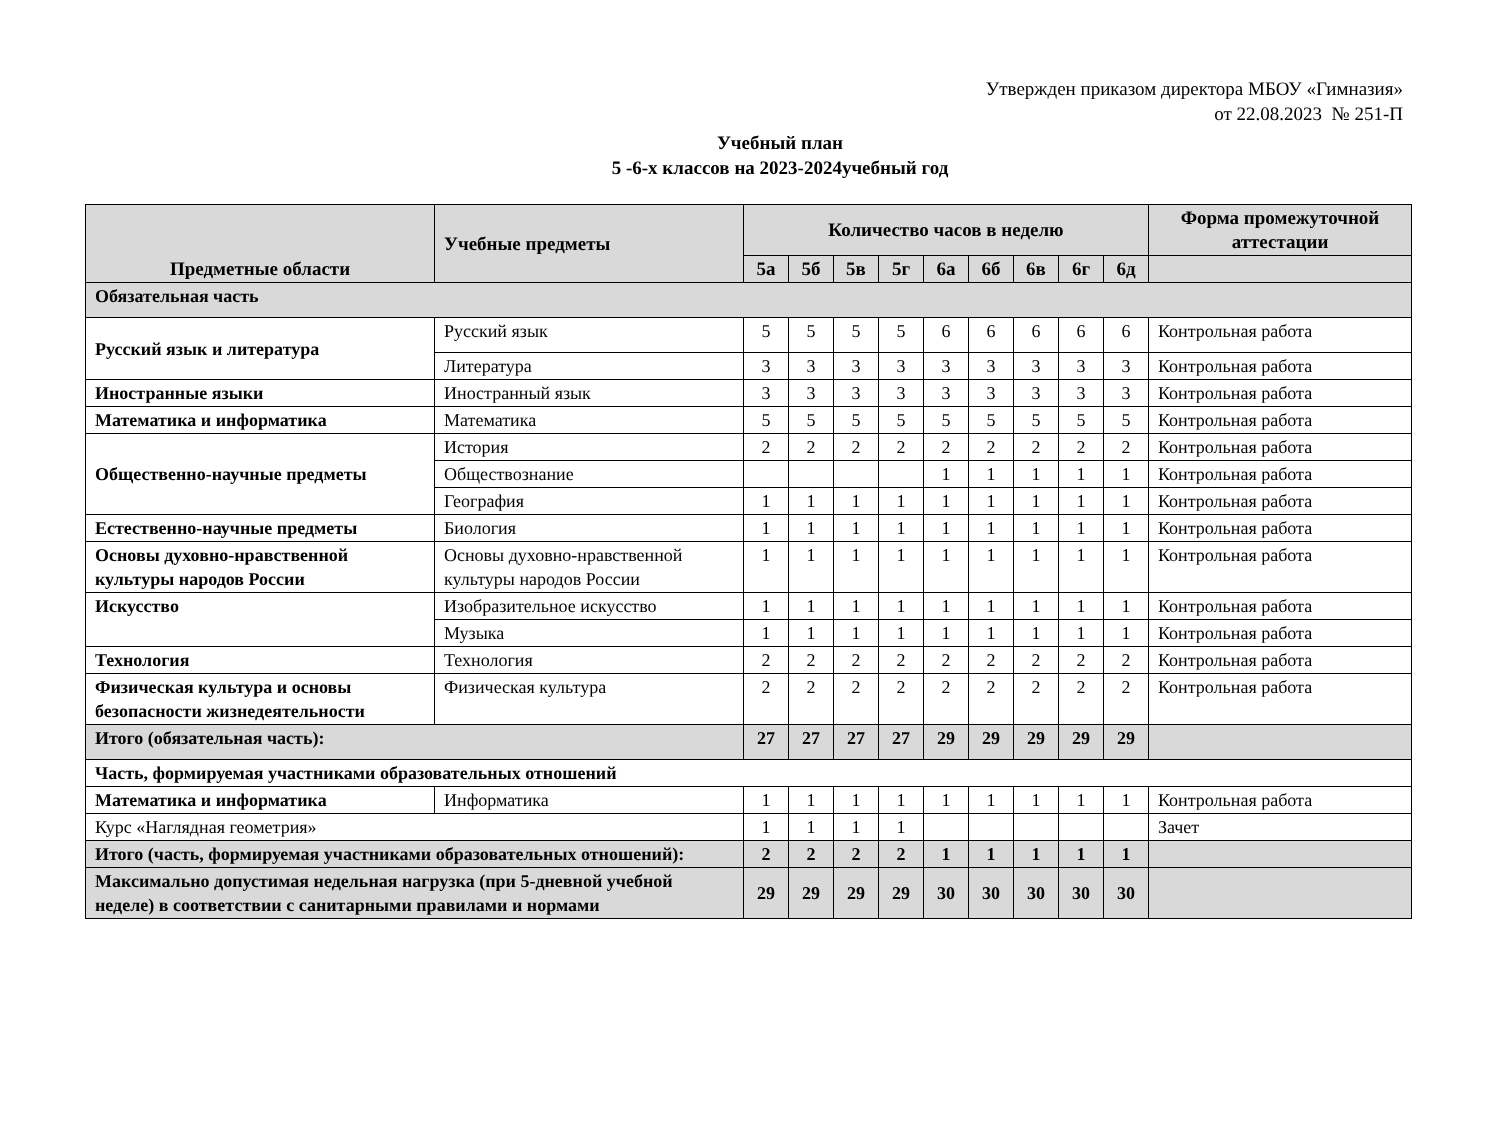Утвержден приказом директора МБОУ «Гимназия»
от 22.08.2023 № 251-П
Учебный план
5 -6-х классов на 2023-2024учебный год
| Предметные области | Учебные предметы | Количество часов в неделю | | | | | | | | | Форма промежуточной аттестации |
| --- | --- | --- | --- | --- | --- | --- | --- | --- | --- | --- | --- |
| | | 5а | 5б | 5в | 5г | 6а | 6б | 6в | 6г | 6д | |
| Обязательная часть | | | | | | | | | | | |
| Русский язык и литература | Русский язык | 5 | 5 | 5 | 5 | 6 | 6 | 6 | 6 | 6 | Контрольная работа |
| | Литература | 3 | 3 | 3 | 3 | 3 | 3 | 3 | 3 | 3 | Контрольная работа |
| Иностранные языки | Иностранный язык | 3 | 3 | 3 | 3 | 3 | 3 | 3 | 3 | 3 | Контрольная работа |
| Математика и информатика | Математика | 5 | 5 | 5 | 5 | 5 | 5 | 5 | 5 | 5 | Контрольная работа |
| Общественно-научные предметы | История | 2 | 2 | 2 | 2 | 2 | 2 | 2 | 2 | 2 | Контрольная работа |
| | Обществознание | | | | | 1 | 1 | 1 | 1 | 1 | Контрольная работа |
| | География | 1 | 1 | 1 | 1 | 1 | 1 | 1 | 1 | 1 | Контрольная работа |
| Естественно-научные предметы | Биология | 1 | 1 | 1 | 1 | 1 | 1 | 1 | 1 | 1 | Контрольная работа |
| Основы духовно-нравственной культуры народов России | Основы духовно-нравственной культуры народов России | 1 | 1 | 1 | 1 | 1 | 1 | 1 | 1 | 1 | Контрольная работа |
| Искусство | Изобразительное искусство | 1 | 1 | 1 | 1 | 1 | 1 | 1 | 1 | 1 | Контрольная работа |
| | Музыка | 1 | 1 | 1 | 1 | 1 | 1 | 1 | 1 | 1 | Контрольная работа |
| Технология | Технология | 2 | 2 | 2 | 2 | 2 | 2 | 2 | 2 | 2 | Контрольная работа |
| Физическая культура и основы безопасности жизнедеятельности | Физическая культура | 2 | 2 | 2 | 2 | 2 | 2 | 2 | 2 | 2 | Контрольная работа |
| Итого (обязательная часть): | | 27 | 27 | 27 | 27 | 29 | 29 | 29 | 29 | 29 | |
| Часть, формируемая участниками образовательных отношений | | | | | | | | | | | |
| Математика и информатика | Информатика | 1 | 1 | 1 | 1 | 1 | 1 | 1 | 1 | 1 | Контрольная работа |
| Курс «Наглядная геометрия» | | 1 | 1 | 1 | 1 | | | | | | Зачет |
| Итого (часть, формируемая участниками образовательных отношений): | | 2 | 2 | 2 | 2 | 1 | 1 | 1 | 1 | 1 | |
| Максимально допустимая недельная нагрузка (при 5-дневной учебной неделе) в соответствии с санитарными правилами и нормами | | 29 | 29 | 29 | 29 | 30 | 30 | 30 | 30 | 30 | |